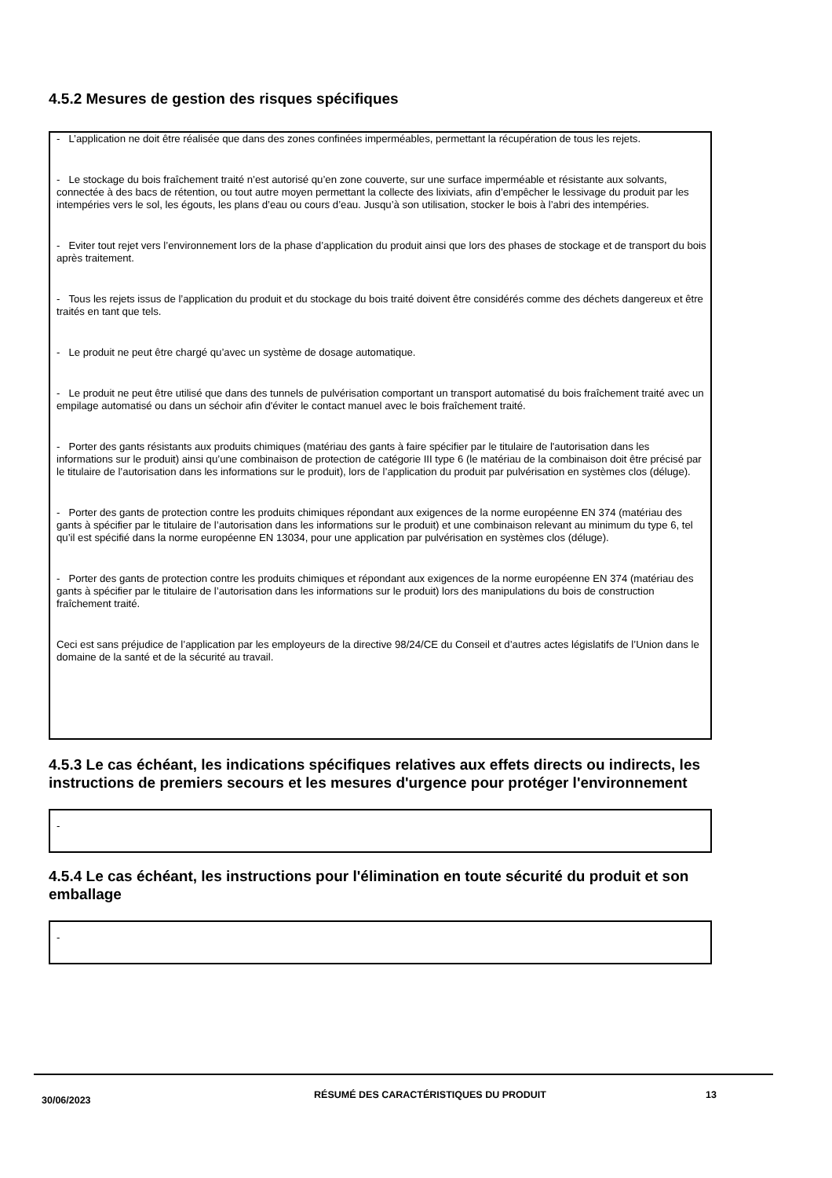4.5.2 Mesures de gestion des risques spécifiques
- L’application ne doit être réalisée que dans des zones confinées imperméables, permettant la récupération de tous les rejets.
- Le stockage du bois fraîchement traité n’est autorisé qu’en zone couverte, sur une surface imperméable et résistante aux solvants, connectée à des bacs de rétention, ou tout autre moyen permettant la collecte des lixiviats, afin d’empêcher le lessivage du produit par les intempéries vers le sol, les égouts, les plans d’eau ou cours d’eau. Jusqu’à son utilisation, stocker le bois à l’abri des intempéries.
- Eviter tout rejet vers l’environnement lors de la phase d’application du produit ainsi que lors des phases de stockage et de transport du bois après traitement.
- Tous les rejets issus de l’application du produit et du stockage du bois traité doivent être considérés comme des déchets dangereux et être traités en tant que tels.
- Le produit ne peut être chargé qu’avec un système de dosage automatique.
- Le produit ne peut être utilisé que dans des tunnels de pulvérisation comportant un transport automatisé du bois fraîchement traité avec un empilage automatisé ou dans un séchoir afin d'éviter le contact manuel avec le bois fraîchement traité.
- Porter des gants résistants aux produits chimiques (matériau des gants à faire spécifier par le titulaire de l'autorisation dans les informations sur le produit) ainsi qu’une combinaison de protection de catégorie III type 6 (le matériau de la combinaison doit être précisé par le titulaire de l’autorisation dans les informations sur le produit), lors de l’application du produit par pulvérisation en systèmes clos (déluge).
- Porter des gants de protection contre les produits chimiques répondant aux exigences de la norme européenne EN 374 (matériau des gants à spécifier par le titulaire de l’autorisation dans les informations sur le produit) et une combinaison relevant au minimum du type 6, tel qu’il est spécifié dans la norme européenne EN 13034, pour une application par pulvérisation en systèmes clos (déluge).
- Porter des gants de protection contre les produits chimiques et répondant aux exigences de la norme européenne EN 374 (matériau des gants à spécifier par le titulaire de l’autorisation dans les informations sur le produit) lors des manipulations du bois de construction fraîchement traité.
Ceci est sans préjudice de l’application par les employeurs de la directive 98/24/CE du Conseil et d’autres actes législatifs de l’Union dans le domaine de la santé et de la sécurité au travail.
4.5.3 Le cas échéant, les indications spécifiques relatives aux effets directs ou indirects, les instructions de premiers secours et les mesures d'urgence pour protéger l'environnement
-
4.5.4 Le cas échéant, les instructions pour l'élimination en toute sécurité du produit et son emballage
-
30/06/2023
RÉSUMÉ DES CARACTÉRISTIQUES DU PRODUIT 13